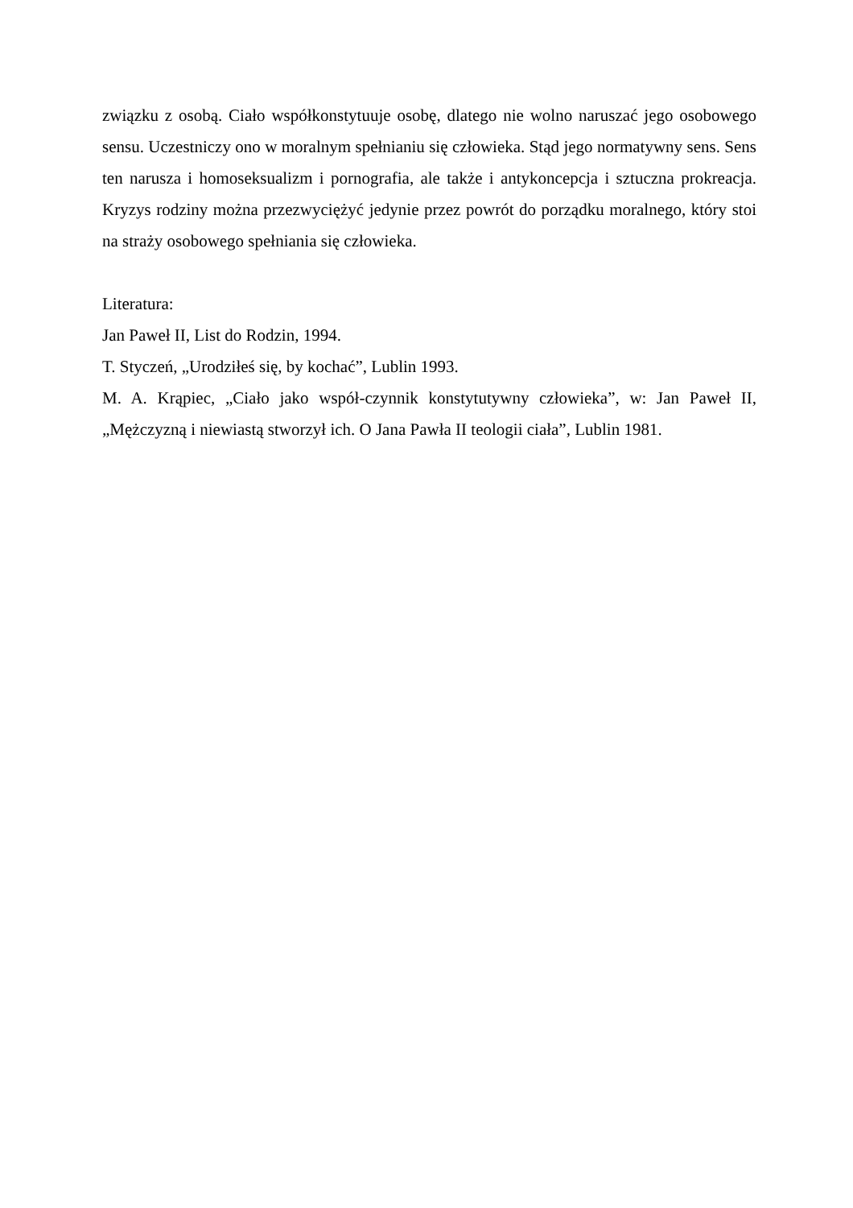związku z osobą. Ciało współkonstytuuje osobę, dlatego nie wolno naruszać jego osobowego sensu. Uczestniczy ono w moralnym spełnianiu się człowieka. Stąd jego normatywny sens. Sens ten narusza i homoseksualizm i pornografia, ale także i antykoncepcja i sztuczna prokreacja. Kryzys rodziny można przezwyciężyć jedynie przez powrót do porządku moralnego, który stoi na straży osobowego spełniania się człowieka.
Literatura:
Jan Paweł II, List do Rodzin, 1994.
T. Styczeń, „Urodziłeś się, by kochać”, Lublin 1993.
M. A. Krąpiec, „Ciało jako współ-czynnik konstytutywny człowieka”, w: Jan Paweł II, „Mężczyzną i niewiastą stworzył ich. O Jana Pawła II teologii ciała”, Lublin 1981.